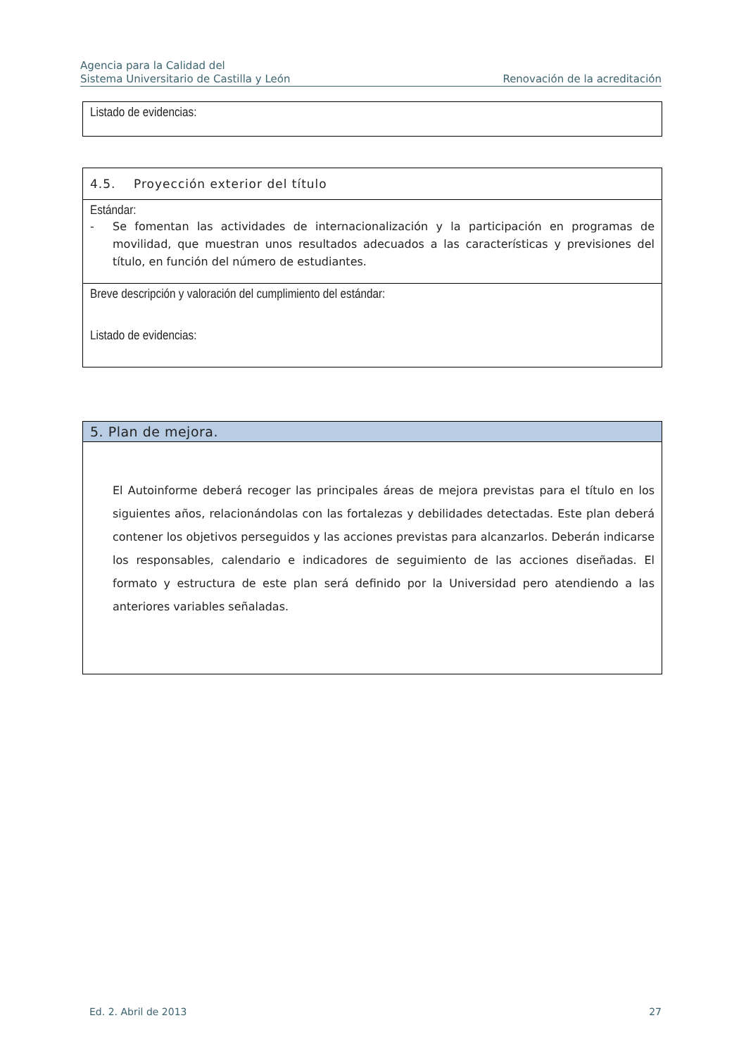Agencia para la Calidad del
Sistema Universitario de Castilla y León
Renovación de la acreditación
| Listado de evidencias: |
| 4.5. Proyección exterior del título |
| Estándar: - Se fomentan las actividades de internacionalización y la participación en programas de movilidad, que muestran unos resultados adecuados a las características y previsiones del título, en función del número de estudiantes. |
| Breve descripción y valoración del cumplimiento del estándar: Listado de evidencias: |
| 5. Plan de mejora. |
| El Autoinforme deberá recoger las principales áreas de mejora previstas para el título en los siguientes años, relacionándolas con las fortalezas y debilidades detectadas. Este plan deberá contener los objetivos perseguidos y las acciones previstas para alcanzarlos. Deberán indicarse los responsables, calendario e indicadores de seguimiento de las acciones diseñadas. El formato y estructura de este plan será definido por la Universidad pero atendiendo a las anteriores variables señaladas. |
Ed. 2. Abril de 2013 27